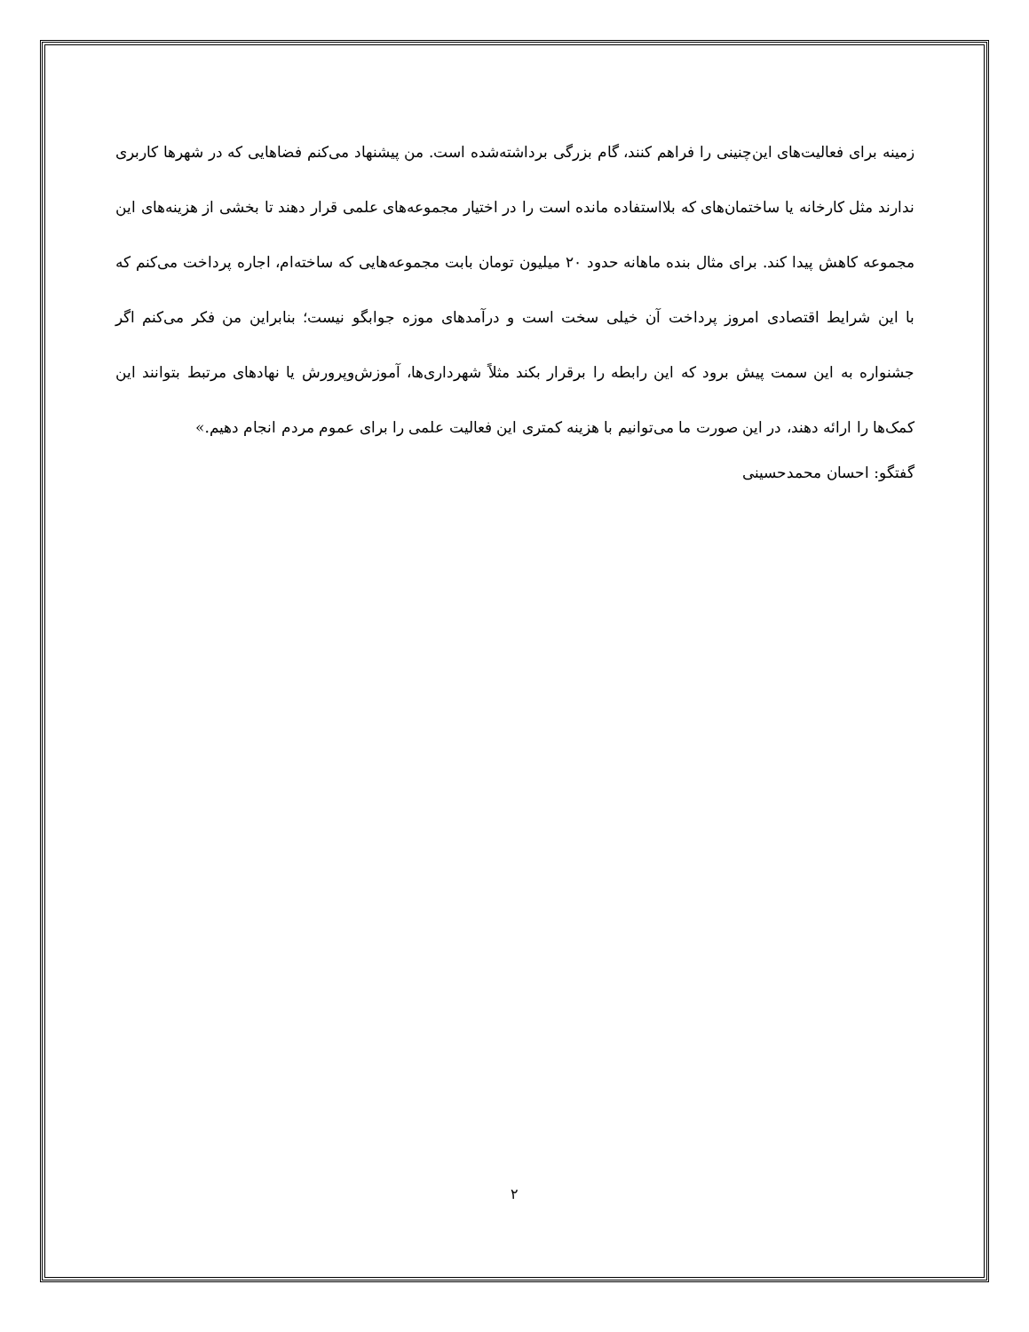زمینه برای فعالیت‌های این‌چنینی را فراهم کنند، گام بزرگی برداشته‌شده است. من پیشنهاد می‌کنم فضاهایی که در شهرها کاربری ندارند مثل کارخانه یا ساختمان‌های که بلااستفاده مانده است را در اختیار مجموعه‌های علمی قرار دهند تا بخشی از هزینه‌های این مجموعه کاهش پیدا کند. برای مثال بنده ماهانه حدود ۲۰ میلیون تومان بابت مجموعه‌هایی که ساخته‌ام، اجاره پرداخت می‌کنم که با این شرایط اقتصادی امروز پرداخت آن خیلی سخت است و درآمدهای موزه جوابگو نیست؛ بنابراین من فکر می‌کنم اگر جشنواره به این سمت پیش برود که این رابطه را برقرار بکند مثلاً شهرداری‌ها، آموزش‌وپرورش یا نهادهای مرتبط بتوانند این کمک‌ها را ارائه دهند، در این صورت ما می‌توانیم با هزینه کمتری این فعالیت علمی را برای عموم مردم انجام دهیم.»
گفتگو: احسان محمدحسینی
۲